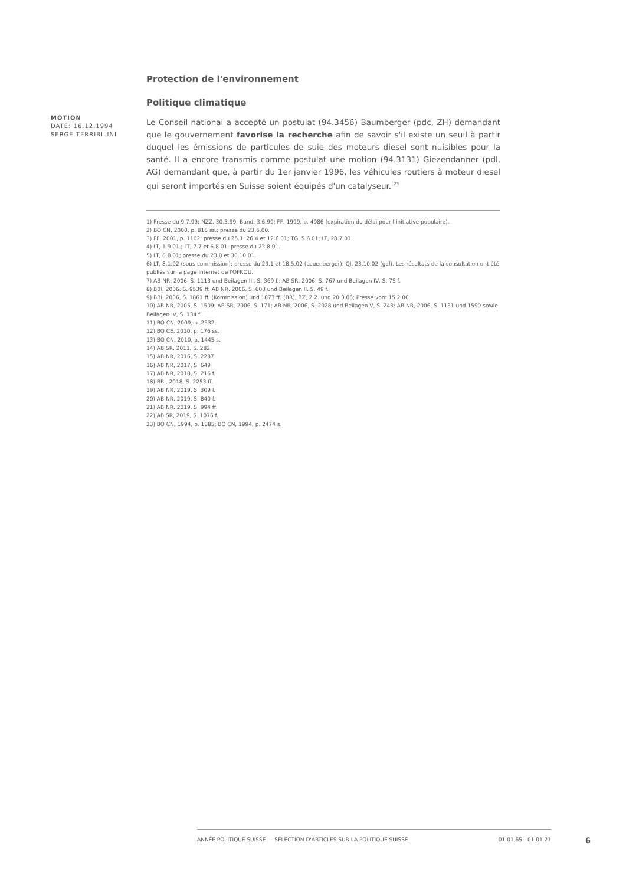MOTION
DATE: 16.12.1994
SERGE TERRIBILINI
Protection de l'environnement
Politique climatique
Le Conseil national a accepté un postulat (94.3456) Baumberger (pdc, ZH) demandant que le gouvernement favorise la recherche afin de savoir s'il existe un seuil à partir duquel les émissions de particules de suie des moteurs diesel sont nuisibles pour la santé. Il a encore transmis comme postulat une motion (94.3131) Giezendanner (pdl, AG) demandant que, à partir du 1er janvier 1996, les véhicules routiers à moteur diesel qui seront importés en Suisse soient équipés d'un catalyseur. <sup>23</sup>
1) Presse du 9.7.99; NZZ, 30.3.99; Bund, 3.6.99; FF, 1999, p. 4986 (expiration du délai pour l’initiative populaire).
2) BO CN, 2000, p. 816 ss.; presse du 23.6.00.
3) FF, 2001, p. 1102; presse du 25.1, 26.4 et 12.6.01; TG, 5.6.01; LT, 28.7.01.
4) LT, 1.9.01.; LT, 7.7 et 6.8.01; presse du 23.8.01.
5) LT, 6.8.01; presse du 23.8 et 30.10.01.
6) LT, 8.1.02 (sous-commission); presse du 29.1 et 18.5.02 (Leuenberger); QJ, 23.10.02 (gel). Les résultats de la consultation ont été publiés sur la page Internet de l'OFROU.
7) AB NR, 2006, S. 1113 und Beilagen III, S. 369 f.; AB SR, 2006, S. 767 und Beilagen IV, S. 75 f.
8) BBI, 2006, S. 9539 ff; AB NR, 2006, S. 603 und Beilagen II, S. 49 f.
9) BBI, 2006, S. 1861 ff. (Kommission) und 1873 ff. (BR); BZ, 2.2. und 20.3.06; Presse vom 15.2.06.
10) AB NR, 2005, S. 1509; AB SR, 2006, S. 171; AB NR, 2006, S. 2028 und Beilagen V, S. 243; AB NR, 2006, S. 1131 und 1590 sowie Beilagen IV, S. 134 f.
11) BO CN, 2009, p. 2332.
12) BO CE, 2010, p. 176 ss.
13) BO CN, 2010, p. 1445 s.
14) AB SR, 2011, S. 282.
15) AB NR, 2016, S. 2287.
16) AB NR, 2017, S. 649
17) AB NR, 2018, S. 216 f.
18) BBI, 2018, S. 2253 ff.
19) AB NR, 2019, S. 309 f.
20) AB NR, 2019, S. 840 f.
21) AB NR, 2019, S. 994 ff.
22) AB SR, 2019, S. 1076 f.
23) BO CN, 1994, p. 1885; BO CN, 1994, p. 2474 s.
ANNÉE POLITIQUE SUISSE — SÉLECTION D'ARTICLES SUR LA POLITIQUE SUISSE 01.01.65 - 01.01.21
6